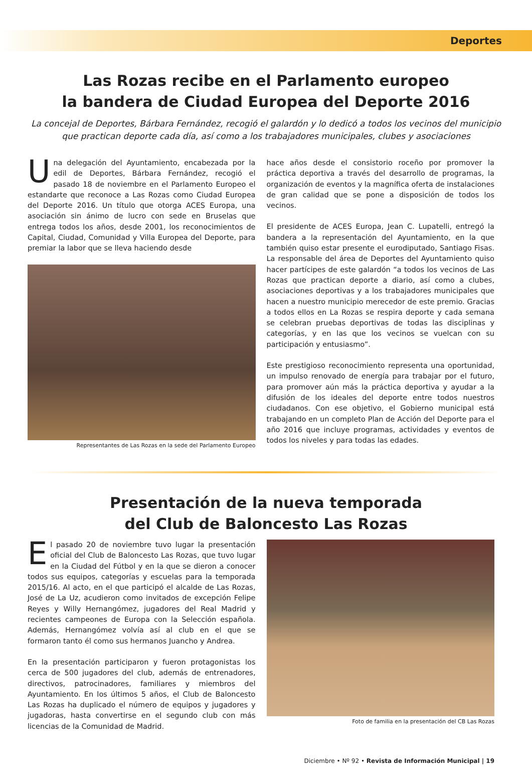Deportes
Las Rozas recibe en el Parlamento europeo
la bandera de Ciudad Europea del Deporte 2016
La concejal de Deportes, Bárbara Fernández, recogió el galardón y lo dedicó a todos los vecinos del municipio que practican deporte cada día, así como a los trabajadores municipales, clubes y asociaciones
Una delegación del Ayuntamiento, encabezada por la edil de Deportes, Bárbara Fernández, recogió el pasado 18 de noviembre en el Parlamento Europeo el estandarte que reconoce a Las Rozas como Ciudad Europea del Deporte 2016. Un título que otorga ACES Europa, una asociación sin ánimo de lucro con sede en Bruselas que entrega todos los años, desde 2001, los reconocimientos de Capital, Ciudad, Comunidad y Villa Europea del Deporte, para premiar la labor que se lleva haciendo desde
Representantes de Las Rozas en la sede del Parlamento Europeo
hace años desde el consistorio roceño por promover la práctica deportiva a través del desarrollo de programas, la organización de eventos y la magnífica oferta de instalaciones de gran calidad que se pone a disposición de todos los vecinos.
El presidente de ACES Europa, Jean C. Lupatelli, entregó la bandera a la representación del Ayuntamiento, en la que también quiso estar presente el eurodiputado, Santiago Fisas. La responsable del área de Deportes del Ayuntamiento quiso hacer partícipes de este galardón “a todos los vecinos de Las Rozas que practican deporte a diario, así como a clubes, asociaciones deportivas y a los trabajadores municipales que hacen a nuestro municipio merecedor de este premio. Gracias a todos ellos en La Rozas se respira deporte y cada semana se celebran pruebas deportivas de todas las disciplinas y categorías, y en las que los vecinos se vuelcan con su participación y entusiasmo”.
Este prestigioso reconocimiento representa una oportunidad, un impulso renovado de energía para trabajar por el futuro, para promover aún más la práctica deportiva y ayudar a la difusión de los ideales del deporte entre todos nuestros ciudadanos. Con ese objetivo, el Gobierno municipal está trabajando en un completo Plan de Acción del Deporte para el año 2016 que incluye programas, actividades y eventos de todos los niveles y para todas las edades.
Presentación de la nueva temporada
del Club de Baloncesto Las Rozas
El pasado 20 de noviembre tuvo lugar la presentación oficial del Club de Baloncesto Las Rozas, que tuvo lugar en la Ciudad del Fútbol y en la que se dieron a conocer todos sus equipos, categorías y escuelas para la temporada 2015/16. Al acto, en el que participó el alcalde de Las Rozas, José de La Uz, acudieron como invitados de excepción Felipe Reyes y Willy Hernangómez, jugadores del Real Madrid y recientes campeones de Europa con la Selección española. Además, Hernangómez volvía así al club en el que se formaron tanto él como sus hermanos Juancho y Andrea.
En la presentación participaron y fueron protagonistas los cerca de 500 jugadores del club, además de entrenadores, directivos, patrocinadores, familiares y miembros del Ayuntamiento. En los últimos 5 años, el Club de Baloncesto Las Rozas ha duplicado el número de equipos y jugadores y jugadoras, hasta convertirse en el segundo club con más licencias de la Comunidad de Madrid.
Foto de familia en la presentación del CB Las Rozas
Diciembre • Nº 92 • Revista de Información Municipal | 19